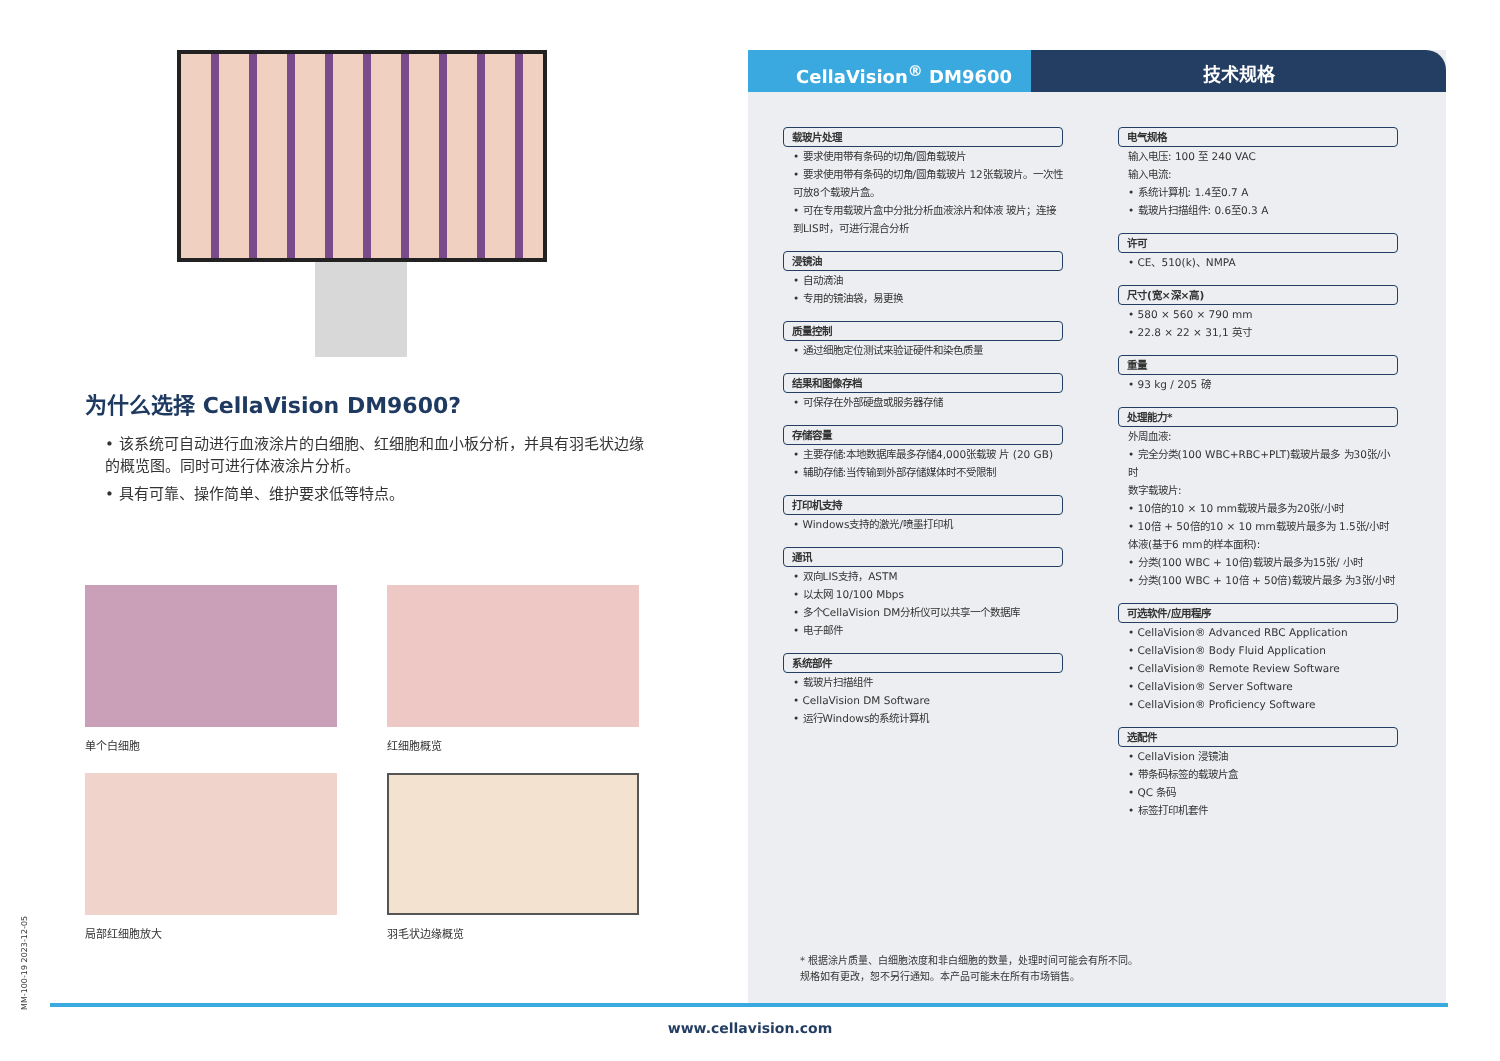为什么选择 CellaVision DM9600?
• 该系统可自动进行血液涂片的白细胞、红细胞和血小板分析，并具有羽毛状边缘的概览图。同时可进行体液涂片分析。
• 具有可靠、操作简单、维护要求低等特点。
单个白细胞
红细胞概览
局部红细胞放大
羽毛状边缘概览
CellaVision<sup>®</sup> DM9600 技术规格
载玻片处理
• 要求使用带有条码的切角/圆角载玻片
• 要求使用带有条码的切角/圆角载玻片 12张载玻片。一次性可放8个载玻片盒。
• 可在专用载玻片盒中分批分析血液涂片和体液 玻片；连接到LIS时，可进行混合分析
浸镜油
• 自动滴油
• 专用的镜油袋，易更换
质量控制
• 通过细胞定位测试来验证硬件和染色质量
结果和图像存档
• 可保存在外部硬盘或服务器存储
存储容量
• 主要存储:本地数据库最多存储4,000张载玻 片 (20 GB)
• 辅助存储:当传输到外部存储媒体时不受限制
打印机支持
• Windows支持的激光/喷墨打印机
通讯
• 双向LIS支持，ASTM
• 以太网 10/100 Mbps
• 多个CellaVision DM分析仪可以共享一个数据库
• 电子邮件
系统部件
• 载玻片扫描组件
• CellaVision DM Software
• 运行Windows的系统计算机
电气规格
输入电压: 100 至 240 VAC
输入电流:
• 系统计算机: 1.4至0.7 A
• 载玻片扫描组件: 0.6至0.3 A
许可
• CE、510(k)、NMPA
尺寸(宽×深×高)
• 580 × 560 × 790 mm
• 22.8 × 22 × 31,1 英寸
重量
• 93 kg / 205 磅
处理能力*
外周血液:
• 完全分类(100 WBC+RBC+PLT)载玻片最多 为30张/小时
数字载玻片:
• 10倍的10 × 10 mm载玻片最多为20张/小时
• 10倍 + 50倍的10 × 10 mm载玻片最多为 1.5张/小时
体液(基于6 mm的样本面积):
• 分类(100 WBC + 10倍)载玻片最多为15张/ 小时
• 分类(100 WBC + 10倍 + 50倍)载玻片最多 为3张/小时
可选软件/应用程序
• CellaVision® Advanced RBC Application
• CellaVision® Body Fluid Application
• CellaVision® Remote Review Software
• CellaVision® Server Software
• CellaVision® Proficiency Software
选配件
• CellaVision 浸镜油
• 带条码标签的载玻片盒
• QC 条码
• 标签打印机套件
* 根据涂片质量、白细胞浓度和非白细胞的数量，处理时间可能会有所不同。
规格如有更改，恕不另行通知。本产品可能未在所有市场销售。
MM-100-19 2023-12-05
www.cellavision.com